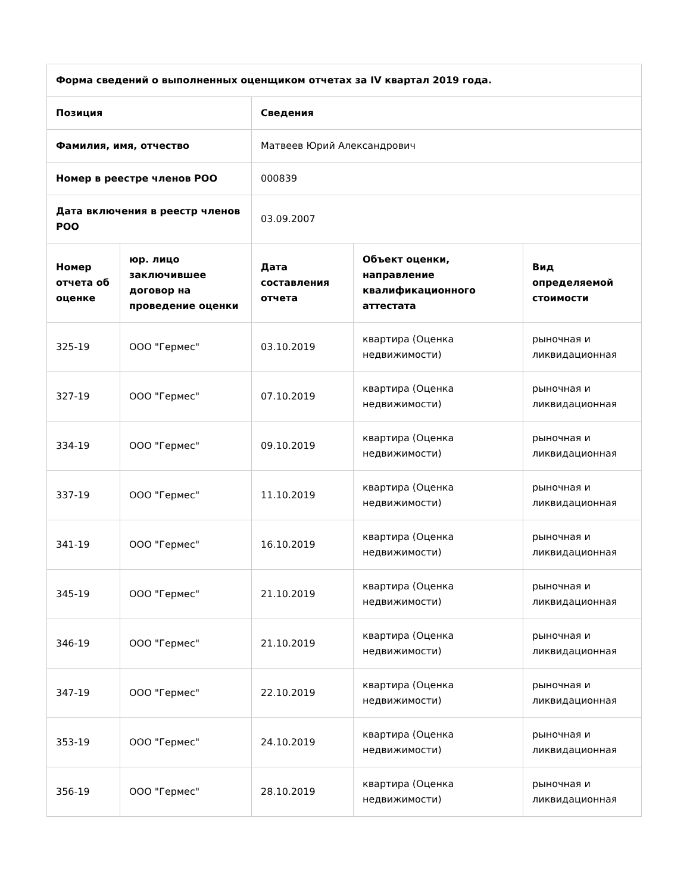| Форма сведений о выполненных оценщиком отчетах за IV квартал 2019 года. | | | | |
| --- | --- | --- | --- | --- |
| Позиция | | Сведения | | |
| Фамилия, имя, отчество | | Матвеев Юрий Александрович | | |
| Номер в реестре членов РОО | | 000839 | | |
| Дата включения в реестр членов РОО | | 03.09.2007 | | |
| Номер отчета об оценке | юр. лицо заключившее договор на проведение оценки | Дата составления отчета | Объект оценки, направление квалификационного аттестата | Вид определяемой стоимости |
| 325-19 | ООО "Гермес" | 03.10.2019 | квартира (Оценка недвижимости) | рыночная и ликвидационная |
| 327-19 | ООО "Гермес" | 07.10.2019 | квартира (Оценка недвижимости) | рыночная и ликвидационная |
| 334-19 | ООО "Гермес" | 09.10.2019 | квартира (Оценка недвижимости) | рыночная и ликвидационная |
| 337-19 | ООО "Гермес" | 11.10.2019 | квартира (Оценка недвижимости) | рыночная и ликвидационная |
| 341-19 | ООО "Гермес" | 16.10.2019 | квартира (Оценка недвижимости) | рыночная и ликвидационная |
| 345-19 | ООО "Гермес" | 21.10.2019 | квартира (Оценка недвижимости) | рыночная и ликвидационная |
| 346-19 | ООО "Гермес" | 21.10.2019 | квартира (Оценка недвижимости) | рыночная и ликвидационная |
| 347-19 | ООО "Гермес" | 22.10.2019 | квартира (Оценка недвижимости) | рыночная и ликвидационная |
| 353-19 | ООО "Гермес" | 24.10.2019 | квартира (Оценка недвижимости) | рыночная и ликвидационная |
| 356-19 | ООО "Гермес" | 28.10.2019 | квартира (Оценка недвижимости) | рыночная и ликвидационная |